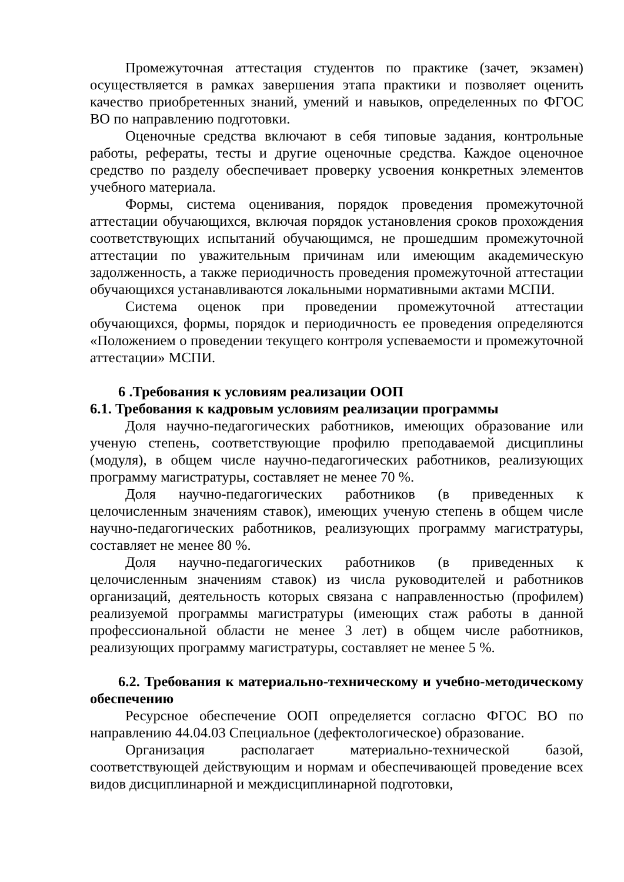Промежуточная аттестация студентов по практике (зачет, экзамен) осуществляется в рамках завершения этапа практики и позволяет оценить качество приобретенных знаний, умений и навыков, определенных по ФГОС ВО по направлению подготовки.
Оценочные средства включают в себя типовые задания, контрольные работы, рефераты, тесты и другие оценочные средства. Каждое оценочное средство по разделу обеспечивает проверку усвоения конкретных элементов учебного материала.
Формы, система оценивания, порядок проведения промежуточной аттестации обучающихся, включая порядок установления сроков прохождения соответствующих испытаний обучающимся, не прошедшим промежуточной аттестации по уважительным причинам или имеющим академическую задолженность, а также периодичность проведения промежуточной аттестации обучающихся устанавливаются локальными нормативными актами МСПИ.
Система оценок при проведении промежуточной аттестации обучающихся, формы, порядок и периодичность ее проведения определяются «Положением о проведении текущего контроля успеваемости и промежуточной аттестации» МСПИ.
6 .Требования к условиям реализации ООП
6.1. Требования к кадровым условиям реализации программы
Доля научно-педагогических работников, имеющих образование или ученую степень, соответствующие профилю преподаваемой дисциплины (модуля), в общем числе научно-педагогических работников, реализующих программу магистратуры, составляет не менее 70 %.
Доля научно-педагогических работников (в приведенных к целочисленным значениям ставок), имеющих ученую степень в общем числе научно-педагогических работников, реализующих программу магистратуры, составляет не менее 80 %.
Доля научно-педагогических работников (в приведенных к целочисленным значениям ставок) из числа руководителей и работников организаций, деятельность которых связана с направленностью (профилем) реализуемой программы магистратуры (имеющих стаж работы в данной профессиональной области не менее 3 лет) в общем числе работников, реализующих программу магистратуры, составляет не менее 5 %.
6.2. Требования к материально-техническому и учебно-методическому обеспечению
Ресурсное обеспечение ООП определяется согласно ФГОС ВО по направлению 44.04.03 Специальное (дефектологическое) образование.
Организация располагает материально-технической базой, соответствующей действующим и нормам и обеспечивающей проведение всех видов дисциплинарной и междисциплинарной подготовки,